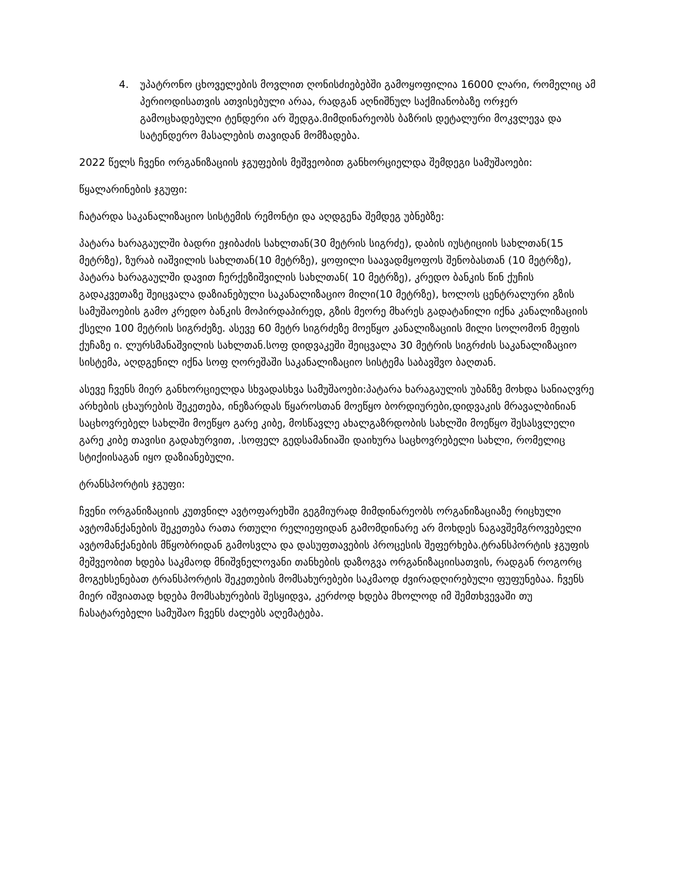4. უპატრონო ცხოველების მოვლით ღონისძიებებში გამოყოფილია 16000 ლარი, რომელიც ამ პერიოდისათვის ათვისებული არაა, რადგან აღნიშნულ საქმიანობაზე ორჯერ გამოცხადებული ტენდერი არ შედგა.მიმდინარეობს ბაზრის დეტალური მოკვლევა და სატენდერო მასალების თავიდან მომზადება.
2022 წელს ჩვენი ორგანიზაციის ჯგუფების მეშვეობით განხორციელდა შემდეგი სამუშაოები:
წყალარინების ჯგუფი:
ჩატარდა საკანალიზაციო სისტემის რემონტი და აღდგენა შემდეგ უბნებზე:
პატარა ხარაგაულში ბადრი ეჯიბაძის სახლთან(30 მეტრის სიგრძე), დაბის იუსტიციის სახლთან(15 მეტრზე), ზურაბ იაშვილის სახლთან(10 მეტრზე), ყოფილი საავადმყოფოს შენობასთან (10 მეტრზე), პატარა ხარაგაულში დავით ჩერქეზიშვილის სახლთან( 10 მეტრზე), კრედო ბანკის წინ ქუჩის გადაკვეთაზე შეიცვალა დაზიანებული საკანალიზაციო მილი(10 მეტრზე), ხოლოს ცენტრალური გზის სამუშაოების გამო კრედო ბანკის მოპირდაპირედ, გზის მეორე მხარეს გადატანილი იქნა კანალიზაციის ქსელი 100 მეტრის სიგრძეზე. ასევე 60 მეტრ სიგრძეზე მოეწყო კანალიზაციის მილი სოლომონ მეფის ქუჩაზე ი. ლურსმანაშვილის სახლთან.სოფ დიდვაკეში შეიცვალა 30 მეტრის სიგრძის საკანალიზაციო სისტემა, აღდგენილ იქნა სოფ ღორეშაში საკანალიზაციო სისტემა საბავშვო ბაღთან.
ასევე ჩვენს მიერ განხორციელდა სხვადასხვა სამუშაოები:პატარა ხარაგაულის უბანზე მოხდა სანიაღვრე არხების ცხაურების შეკეთება, ინეზარდას წყაროსთან მოეწყო ბორდიურები,დიდვაკის მრავალბინიან საცხოვრებელ სახლში მოეწყო გარე კიბე, მოსწავლე ახალგაზრდობის სახლში მოეწყო შესასვლელი გარე კიბე თავისი გადახურვით, .სოფელ გედსამანიაში დაიხურა საცხოვრებელი სახლი, რომელიც სტიქიისაგან იყო დაზიანებული.
ტრანსპორტის ჯგუფი:
ჩვენი ორგანიზაციის კუთვნილ ავტოფარეხში გეგმიურად მიმდინარეობს ორგანიზაციაზე რიცხული ავტომანქანების შეკეთება რათა რთული რელიეფიდან გამომდინარე არ მოხდეს ნაგავშემგროვებელი ავტომანქანების მწყობრიდან გამოსვლა და დასუფთავების პროცესის შეფერხება.ტრანსპორტის ჯგუფის მეშვეობით ხდება საკმაოდ მნიშვნელოვანი თანხების დაზოგვა ორგანიზაციისათვის, რადგან როგორც მოგეხსენებათ ტრანსპორტის შეკეთების მომსახურებები საკმაოდ ძვირადღირებული ფუფუნებაა. ჩვენს მიერ იშვიათად ხდება მომსახურების შესყიდვა, კერძოდ ხდება მხოლოდ იმ შემთხვევაში თუ ჩასატარებელი სამუშაო ჩვენს ძალებს აღემატება.